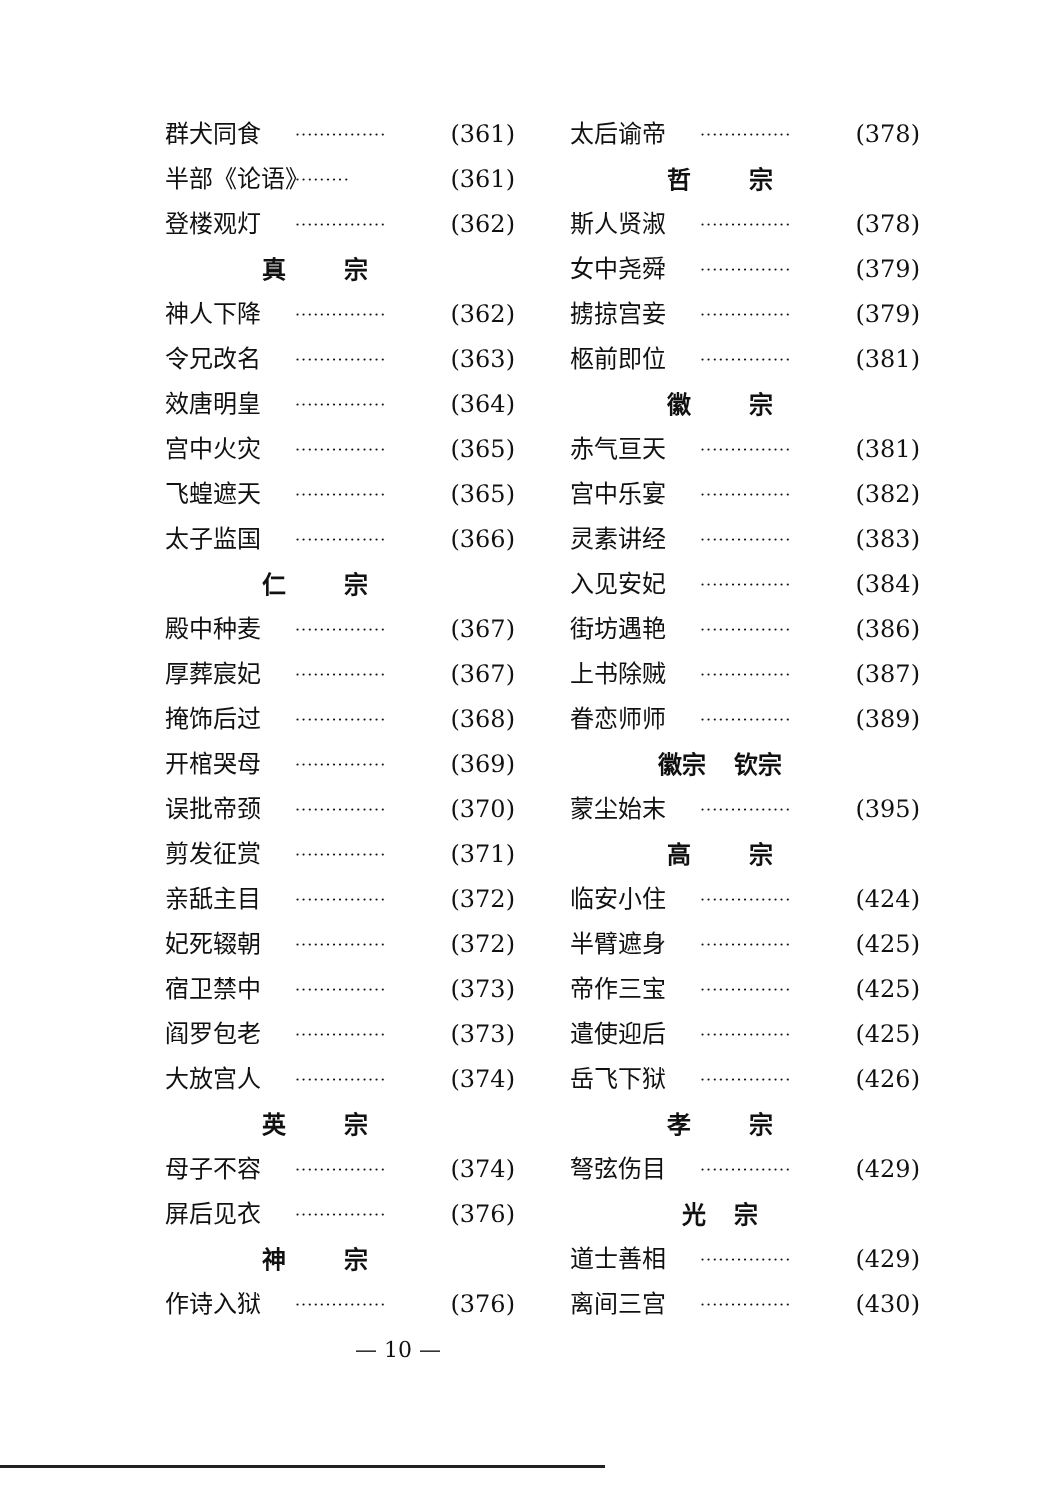群犬同食 ··············· (361)
半部《论语》 ········· (361)
登楼观灯 ··············· (362)
真 宗
神人下降 ··············· (362)
令兄改名 ··············· (363)
效唐明皇 ··············· (364)
宫中火灾 ··············· (365)
飞蝗遮天 ··············· (365)
太子监国 ··············· (366)
仁 宗
殿中种麦 ··············· (367)
厚葬宸妃 ··············· (367)
掩饰后过 ··············· (368)
开棺哭母 ··············· (369)
误批帝颈 ··············· (370)
剪发征赏 ··············· (371)
亲舐主目 ··············· (372)
妃死辍朝 ··············· (372)
宿卫禁中 ··············· (373)
阎罗包老 ··············· (373)
大放宫人 ··············· (374)
英 宗
母子不容 ··············· (374)
屏后见衣 ··············· (376)
神 宗
作诗入狱 ··············· (376)
— 10 —
太后谕帝 ··············· (378)
哲 宗
斯人贤淑 ··············· (378)
女中尧舜 ··············· (379)
掳掠宫妾 ··············· (379)
柩前即位 ··············· (381)
徽 宗
赤气亘天 ··············· (381)
宫中乐宴 ··············· (382)
灵素讲经 ··············· (383)
入见安妃 ··············· (384)
街坊遇艳 ··············· (386)
上书除贼 ··············· (387)
眷恋师师 ··············· (389)
徽宗 钦宗
蒙尘始末 ··············· (395)
高 宗
临安小住 ··············· (424)
半臂遮身 ··············· (425)
帝作三宝 ··············· (425)
遣使迎后 ··············· (425)
岳飞下狱 ··············· (426)
孝 宗
弩弦伤目 ··············· (429)
光 宗
道士善相 ··············· (429)
离间三宫 ··············· (430)